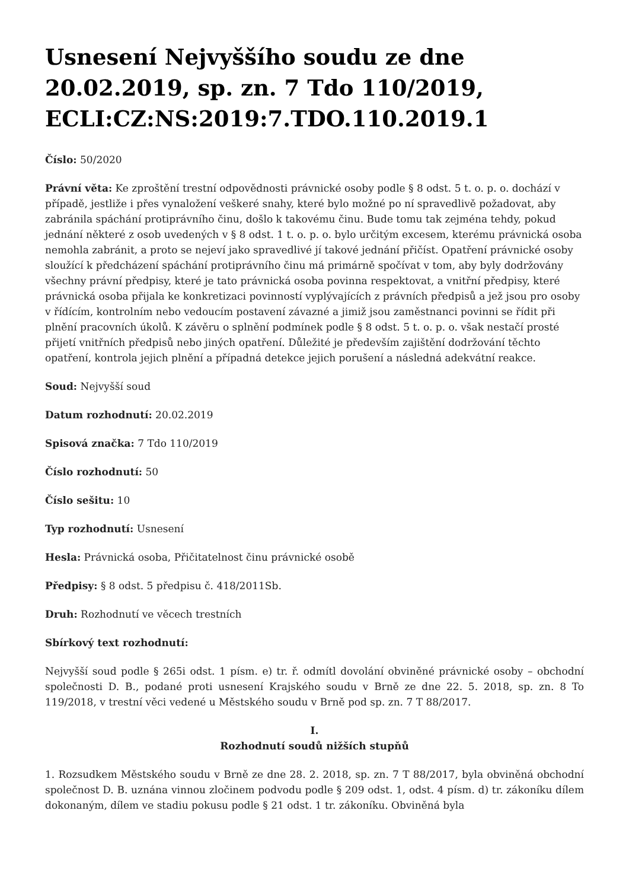Usnesení Nejvyššího soudu ze dne 20.02.2019, sp. zn. 7 Tdo 110/2019, ECLI:CZ:NS:2019:7.TDO.110.2019.1
Číslo: 50/2020
Právní věta: Ke zproštění trestní odpovědnosti právnické osoby podle § 8 odst. 5 t. o. p. o. dochází v případě, jestliže i přes vynaložení veškeré snahy, které bylo možné po ní spravedlivě požadovat, aby zabránila spáchání protiprávního činu, došlo k takovému činu. Bude tomu tak zejména tehdy, pokud jednání některé z osob uvedených v § 8 odst. 1 t. o. p. o. bylo určitým excesem, kterému právnická osoba nemohla zabránit, a proto se nejeví jako spravedlivé jí takové jednání přičíst. Opatření právnické osoby sloužící k předcházení spáchání protiprávního činu má primárně spočívat v tom, aby byly dodržovány všechny právní předpisy, které je tato právnická osoba povinna respektovat, a vnitřní předpisy, které právnická osoba přijala ke konkretizaci povinností vyplývajících z právních předpisů a jež jsou pro osoby v řídícím, kontrolním nebo vedoucím postavení závazné a jimiž jsou zaměstnanci povinni se řídit při plnění pracovních úkolů. K závěru o splnění podmínek podle § 8 odst. 5 t. o. p. o. však nestačí prosté přijetí vnitřních předpisů nebo jiných opatření. Důležité je především zajištění dodržování těchto opatření, kontrola jejich plnění a případná detekce jejich porušení a následná adekvátní reakce.
Soud: Nejvyšší soud
Datum rozhodnutí: 20.02.2019
Spisová značka: 7 Tdo 110/2019
Číslo rozhodnutí: 50
Číslo sešitu: 10
Typ rozhodnutí: Usnesení
Hesla: Právnická osoba, Přičitatelnost činu právnické osobě
Předpisy: § 8 odst. 5 předpisu č. 418/2011Sb.
Druh: Rozhodnutí ve věcech trestních
Sbírkový text rozhodnutí:
Nejvyšší soud podle § 265i odst. 1 písm. e) tr. ř. odmítl dovolání obviněné právnické osoby – obchodní společnosti D. B., podané proti usnesení Krajského soudu v Brně ze dne 22. 5. 2018, sp. zn. 8 To 119/2018, v trestní věci vedené u Městského soudu v Brně pod sp. zn. 7 T 88/2017.
I.
Rozhodnutí soudů nižších stupňů
1. Rozsudkem Městského soudu v Brně ze dne 28. 2. 2018, sp. zn. 7 T 88/2017, byla obviněná obchodní společnost D. B. uznána vinnou zločinem podvodu podle § 209 odst. 1, odst. 4 písm. d) tr. zákoníku dílem dokonaným, dílem ve stadiu pokusu podle § 21 odst. 1 tr. zákoníku. Obviněná byla